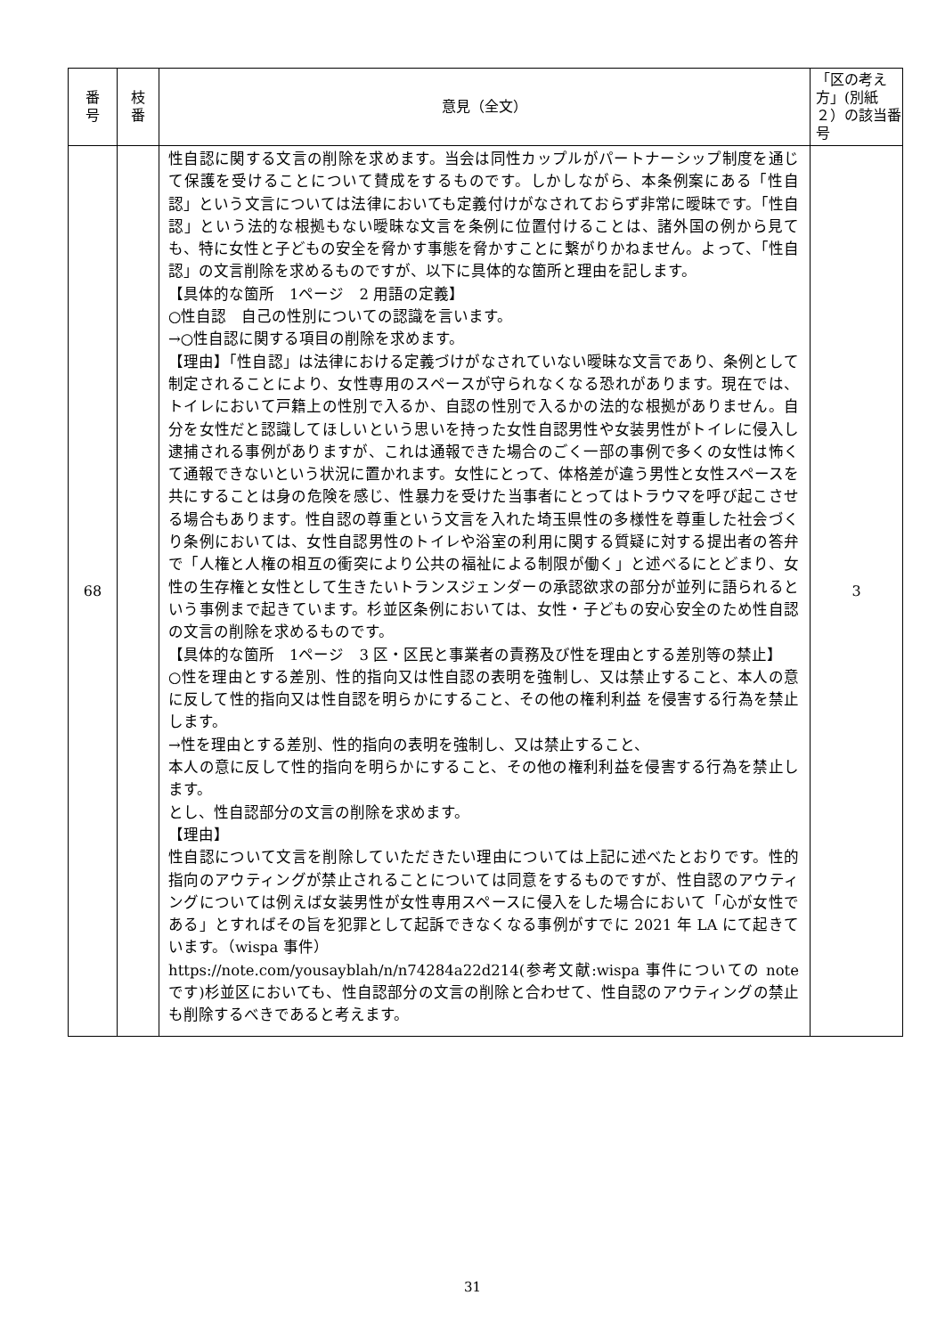| 番 号 | 枝 番 | 意見（全文） | 「区の考え方」(別紙２）の該当番号 |
| --- | --- | --- | --- |
| 68 | | 性自認に関する文言の削除を求めます。当会は同性カップルがパートナーシップ制度を通じて保護を受けることについて賛成をするものです。しかしながら、本条例案にある「性自認」という文言については法律においても定義付けがなされておらず非常に曖昧です。「性自認」という法的な根拠もない曖昧な文言を条例に位置付けることは、諸外国の例から見ても、特に女性と子どもの安全を脅かす事態を脅かすことに繋がりかねません。よって、「性自認」の文言削除を求めるものですが、以下に具体的な箇所と理由を記します。 【具体的な箇所 1ページ 2 用語の定義】 ○性自認 自己の性別についての認識を言います。 →○性自認に関する項目の削除を求めます。 【理由】「性自認」は法律における定義づけがなされていない曖昧な文言であり、条例として制定されることにより、女性専用のスペースが守られなくなる恐れがあります。現在では、トイレにおいて戸籍上の性別で入るか、自認の性別で入るかの法的な根拠がありません。自分を女性だと認識してほしいという思いを持った女性自認男性や女装男性がトイレに侵入し逮捕される事例がありますが、これは通報できた場合のごく一部の事例で多くの女性は怖くて通報できないという状況に置かれます。女性にとって、体格差が違う男性と女性スペースを共にすることは身の危険を感じ、性暴力を受けた当事者にとってはトラウマを呼び起こさせる場合もあります。性自認の尊重という文言を入れた埼玉県性の多様性を尊重した社会づくり条例においては、女性自認男性のトイレや浴室の利用に関する質疑に対する提出者の答弁で「人権と人権の相互の衝突により公共の福祉による制限が働く」と述べるにとどまり、女性の生存権と女性として生きたいトランスジェンダーの承認欲求の部分が並列に語られるという事例まで起きています。杉並区条例においては、女性・子どもの安心安全のため性自認の文言の削除を求めるものです。 【具体的な箇所 1ページ 3 区・区民と事業者の責務及び性を理由とする差別等の禁止】 ○性を理由とする差別、性的指向又は性自認の表明を強制し、又は禁止すること、本人の意に反して性的指向又は性自認を明らかにすること、その他の権利利益 を侵害する行為を禁止します。 →性を理由とする差別、性的指向の表明を強制し、又は禁止すること、 本人の意に反して性的指向を明らかにすること、その他の権利利益を侵害する行為を禁止します。 とし、性自認部分の文言の削除を求めます。 【理由】 性自認について文言を削除していただきたい理由については上記に述べたとおりです。性的指向のアウティングが禁止されることについては同意をするものですが、性自認のアウティングについては例えば女装男性が女性専用スペースに侵入をした場合において「心が女性である」とすればその旨を犯罪として起訴できなくなる事例がすでに 2021 年 LA にて起きています。（wispa 事件） https://note.com/yousayblah/n/n74284a22d214(参考文献:wispa 事件についての note です)杉並区においても、性自認部分の文言の削除と合わせて、性自認のアウティングの禁止も削除するべきであると考えます。 | 3 |
31